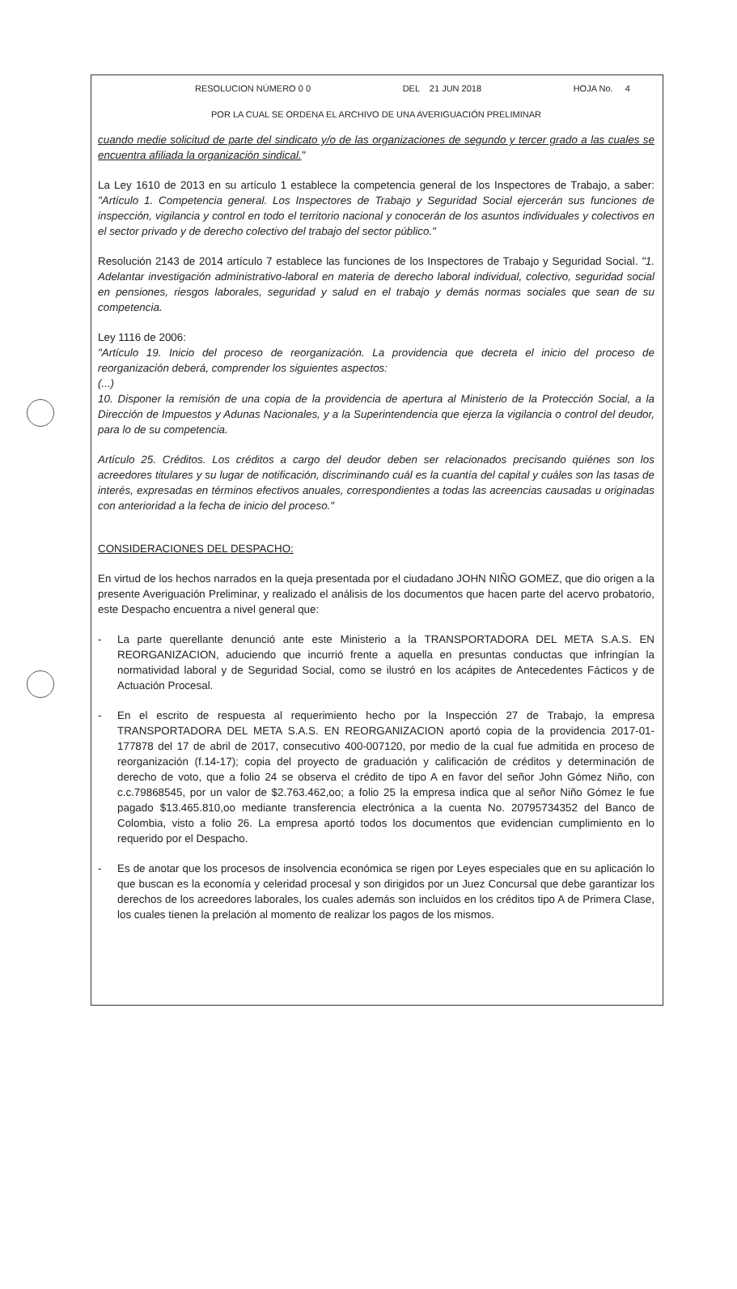RESOLUCION NÚMERO 0 0 DEL 21 JUN 2018 HOJA No. 4
POR LA CUAL SE ORDENA EL ARCHIVO DE UNA AVERIGUACIÓN PRELIMINAR
cuando medie solicitud de parte del sindicato y/o de las organizaciones de segundo y tercer grado a las cuales se encuentra afiliada la organización sindical."
La Ley 1610 de 2013 en su artículo 1 establece la competencia general de los Inspectores de Trabajo, a saber: "Artículo 1. Competencia general. Los Inspectores de Trabajo y Seguridad Social ejercerán sus funciones de inspección, vigilancia y control en todo el territorio nacional y conocerán de los asuntos individuales y colectivos en el sector privado y de derecho colectivo del trabajo del sector público."
Resolución 2143 de 2014 artículo 7 establece las funciones de los Inspectores de Trabajo y Seguridad Social. "1. Adelantar investigación administrativo-laboral en materia de derecho laboral individual, colectivo, seguridad social en pensiones, riesgos laborales, seguridad y salud en el trabajo y demás normas sociales que sean de su competencia.
Ley 1116 de 2006:
"Artículo 19. Inicio del proceso de reorganización. La providencia que decreta el inicio del proceso de reorganización deberá, comprender los siguientes aspectos:
(...)
10. Disponer la remisión de una copia de la providencia de apertura al Ministerio de la Protección Social, a la Dirección de Impuestos y Adunas Nacionales, y a la Superintendencia que ejerza la vigilancia o control del deudor, para lo de su competencia.
Artículo 25. Créditos. Los créditos a cargo del deudor deben ser relacionados precisando quiénes son los acreedores titulares y su lugar de notificación, discriminando cuál es la cuantía del capital y cuáles son las tasas de interés, expresadas en términos efectivos anuales, correspondientes a todas las acreencias causadas u originadas con anterioridad a la fecha de inicio del proceso."
CONSIDERACIONES DEL DESPACHO:
En virtud de los hechos narrados en la queja presentada por el ciudadano JOHN NIÑO GOMEZ, que dio origen a la presente Averiguación Preliminar, y realizado el análisis de los documentos que hacen parte del acervo probatorio, este Despacho encuentra a nivel general que:
- La parte querellante denunció ante este Ministerio a la TRANSPORTADORA DEL META S.A.S. EN REORGANIZACION, aduciendo que incurrió frente a aquella en presuntas conductas que infringían la normatividad laboral y de Seguridad Social, como se ilustró en los acápites de Antecedentes Fácticos y de Actuación Procesal.
- En el escrito de respuesta al requerimiento hecho por la Inspección 27 de Trabajo, la empresa TRANSPORTADORA DEL META S.A.S. EN REORGANIZACION aportó copia de la providencia 2017-01-177878 del 17 de abril de 2017, consecutivo 400-007120, por medio de la cual fue admitida en proceso de reorganización (f.14-17); copia del proyecto de graduación y calificación de créditos y determinación de derecho de voto, que a folio 24 se observa el crédito de tipo A en favor del señor John Gómez Niño, con c.c.79868545, por un valor de $2.763.462,oo; a folio 25 la empresa indica que al señor Niño Gómez le fue pagado $13.465.810,oo mediante transferencia electrónica a la cuenta No. 20795734352 del Banco de Colombia, visto a folio 26. La empresa aportó todos los documentos que evidencian cumplimiento en lo requerido por el Despacho.
- Es de anotar que los procesos de insolvencia económica se rigen por Leyes especiales que en su aplicación lo que buscan es la economía y celeridad procesal y son dirigidos por un Juez Concursal que debe garantizar los derechos de los acreedores laborales, los cuales además son incluidos en los créditos tipo A de Primera Clase, los cuales tienen la prelación al momento de realizar los pagos de los mismos.